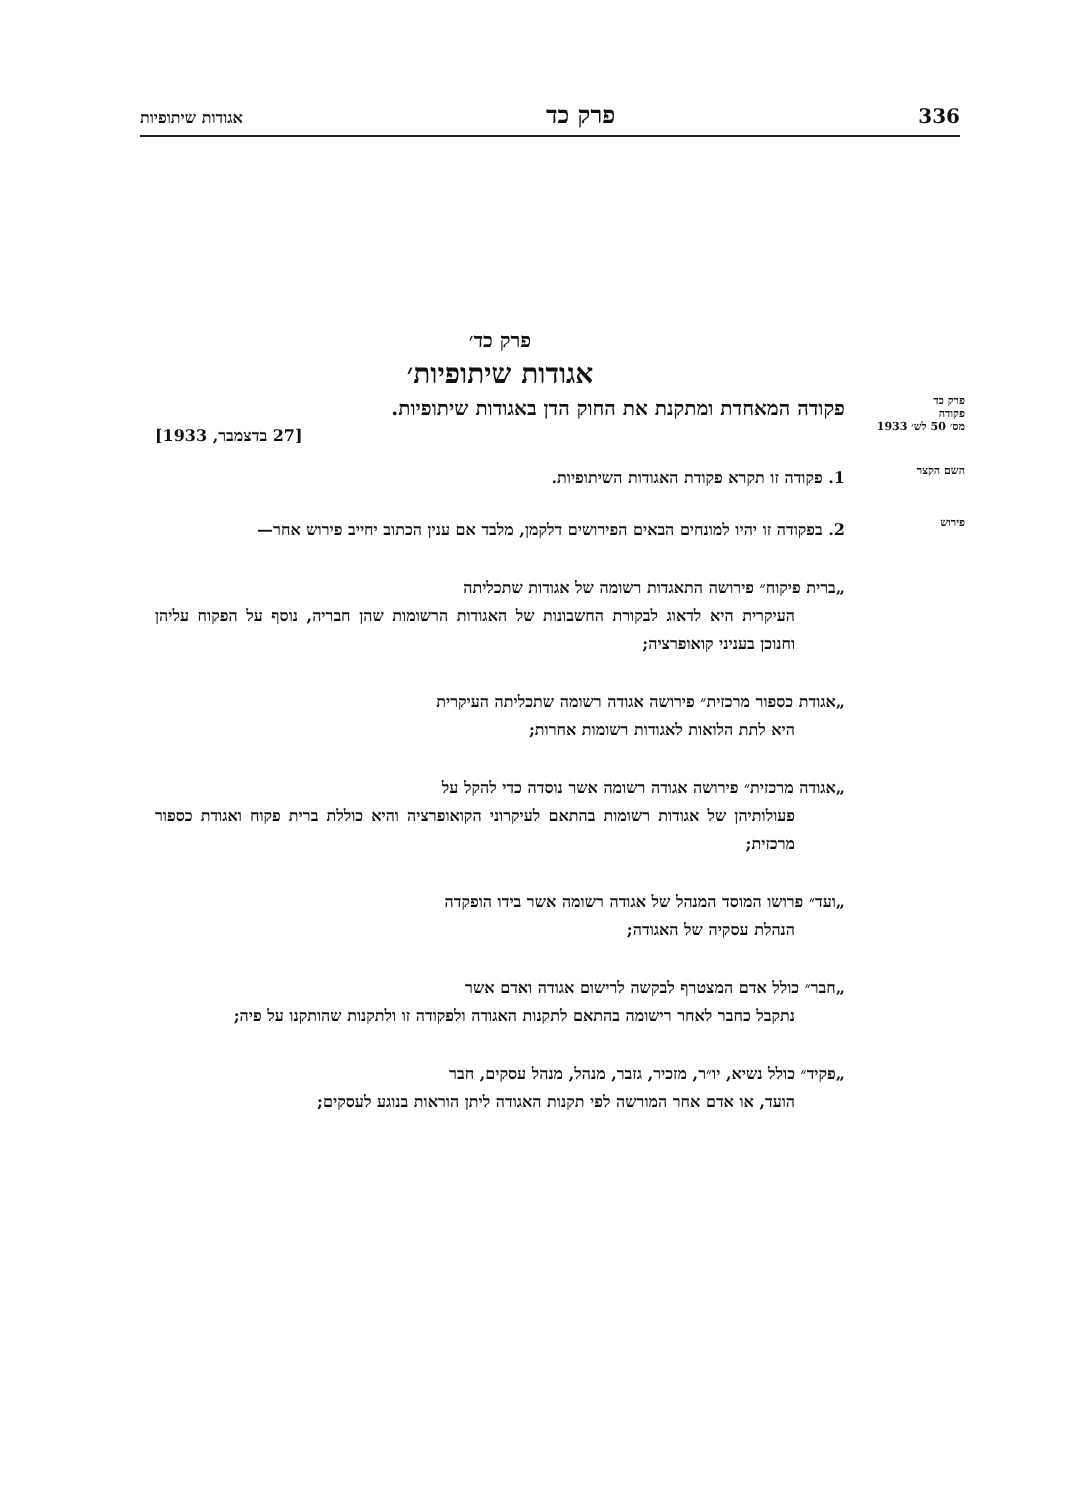336 פרק כד אגודות שיתופיות
פרק כד׳
אגודות שיתופיות׳
פרק כד
פקודה
מס׳ 50 לש׳ 1933
פקודה המאחדת ומתקנת את החוק הדן באגודות שיתופיות.
[27 בדצמבר, 1933]
השם הקצר
1. פקודה זו תקרא פקודת האגודות השיתופיות.
פירוש
2. בפקודה זו יהיו למונחים הבאים הפירושים דלקמן, מלבד אם ענין הכתוב יחייב פירוש אחר—
„ברית פיקוח״ פירושה התאגדות רשומה של אגודות שתכליתה
העיקרית היא לדאוג לבקורת החשבונות של האגודות הרשומות שהן חבריה, נוסף על הפקוח עליהן וחנוכן בעניני קואופרציה;
„אגודת כספור מרכזית״ פירושה אגודה רשומה שתכליתה העיקרית
היא לתת הלואות לאגודות רשומות אחרות;
„אגודה מרכזית״ פירושה אגודה רשומה אשר נוסדה כדי להקל על
פעולותיהן של אגודות רשומות בהתאם לעיקרוני הקואופרציה והיא כוללת ברית פקוח ואגודת כספור מרכזית;
„ועד״ פרושו המוסד המנהל של אגודה רשומה אשר בידו הופקדה
הנהלת עסקיה של האגודה;
„חבר״ כולל אדם המצטרף לבקשה לרישום אגודה ואדם אשר
נתקבל כחבר לאחר רישומה בהתאם לתקנות האגודה ולפקודה זו ולתקנות שהותקנו על פיה;
„פקיד״ כולל נשיא, יו״ר, מזכיר, גזבר, מנהל, מנהל עסקים, חבר
הועד, או אדם אחר המורשה לפי תקנות האגודה ליתן הוראות בנוגע לעסקים;